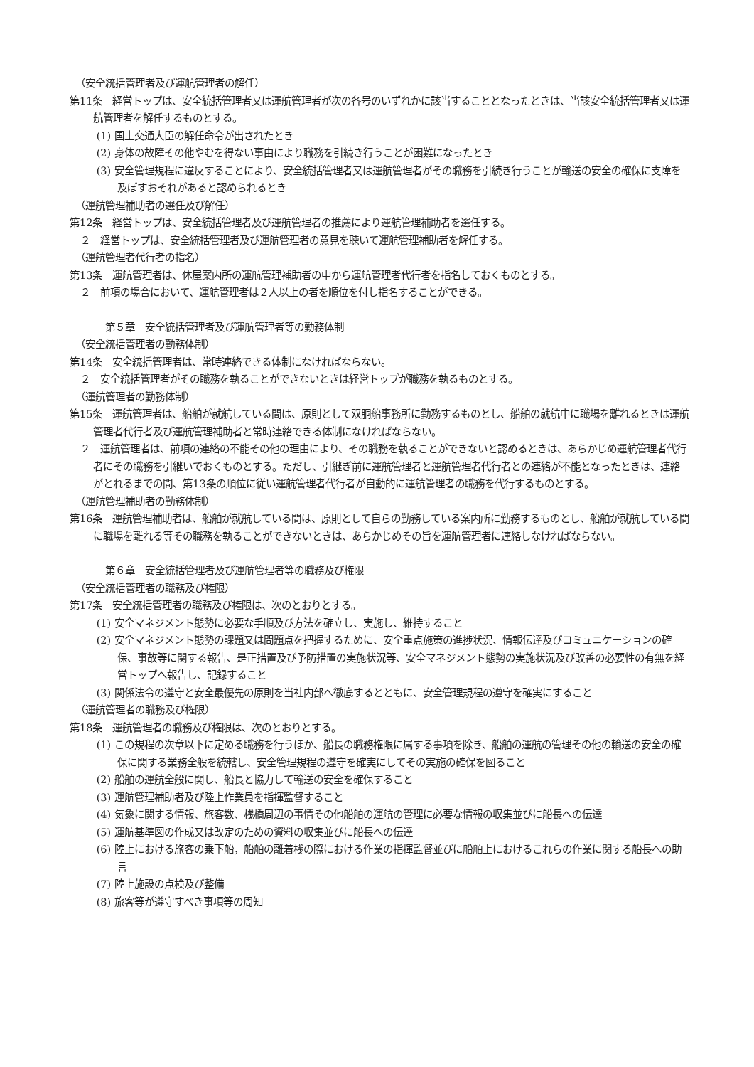（安全統括管理者及び運航管理者の解任）
第11条　経営トップは、安全統括管理者又は運航管理者が次の各号のいずれかに該当することとなったときは、当該安全統括管理者又は運航管理者を解任するものとする。
(1) 国土交通大臣の解任命令が出されたとき
(2) 身体の故障その他やむを得ない事由により職務を引続き行うことが困難になったとき
(3) 安全管理規程に違反することにより、安全統括管理者又は運航管理者がその職務を引続き行うことが輸送の安全の確保に支障を及ぼすおそれがあると認められるとき
（運航管理補助者の選任及び解任）
第12条　経営トップは、安全統括管理者及び運航管理者の推薦により運航管理補助者を選任する。
２　経営トップは、安全統括管理者及び運航管理者の意見を聴いて運航管理補助者を解任する。
（運航管理者代行者の指名）
第13条　運航管理者は、休屋案内所の運航管理補助者の中から運航管理者代行者を指名しておくものとする。
２　前項の場合において、運航管理者は２人以上の者を順位を付し指名することができる。
第５章　安全統括管理者及び運航管理者等の勤務体制
（安全統括管理者の勤務体制）
第14条　安全統括管理者は、常時連絡できる体制になければならない。
２　安全統括管理者がその職務を執ることができないときは経営トップが職務を執るものとする。
（運航管理者の勤務体制）
第15条　運航管理者は、船舶が就航している間は、原則として双胴船事務所に勤務するものとし、船舶の就航中に職場を離れるときは運航管理者代行者及び運航管理補助者と常時連絡できる体制になければならない。
２　運航管理者は、前項の連絡の不能その他の理由により、その職務を執ることができないと認めるときは、あらかじめ運航管理者代行者にその職務を引継いでおくものとする。ただし、引継ぎ前に運航管理者と運航管理者代行者との連絡が不能となったときは、連絡がとれるまでの間、第13条の順位に従い運航管理者代行者が自動的に運航管理者の職務を代行するものとする。
（運航管理補助者の勤務体制）
第16条　運航管理補助者は、船舶が就航している間は、原則として自らの勤務している案内所に勤務するものとし、船舶が就航している間に職場を離れる等その職務を執ることができないときは、あらかじめその旨を運航管理者に連絡しなければならない。
第６章　安全統括管理者及び運航管理者等の職務及び権限
（安全統括管理者の職務及び権限）
第17条　安全統括管理者の職務及び権限は、次のとおりとする。
(1) 安全マネジメント態勢に必要な手順及び方法を確立し、実施し、維持すること
(2) 安全マネジメント態勢の課題又は問題点を把握するために、安全重点施策の進捗状況、情報伝達及びコミュニケーションの確保、事故等に関する報告、是正措置及び予防措置の実施状況等、安全マネジメント態勢の実施状況及び改善の必要性の有無を経営トップへ報告し、記録すること
(3) 関係法令の遵守と安全最優先の原則を当社内部へ徹底するとともに、安全管理規程の遵守を確実にすること
（運航管理者の職務及び権限）
第18条　運航管理者の職務及び権限は、次のとおりとする。
(1) この規程の次章以下に定める職務を行うほか、船長の職務権限に属する事項を除き、船舶の運航の管理その他の輸送の安全の確保に関する業務全般を統轄し、安全管理規程の遵守を確実にしてその実施の確保を図ること
(2) 船舶の運航全般に関し、船長と協力して輸送の安全を確保すること
(3) 運航管理補助者及び陸上作業員を指揮監督すること
(4) 気象に関する情報、旅客数、桟橋周辺の事情その他船舶の運航の管理に必要な情報の収集並びに船長への伝達
(5) 運航基準図の作成又は改定のための資料の収集並びに船長への伝達
(6) 陸上における旅客の乗下船，船舶の離着桟の際における作業の指揮監督並びに船舶上におけるこれらの作業に関する船長への助言
(7) 陸上施設の点検及び整備
(8) 旅客等が遵守すべき事項等の周知